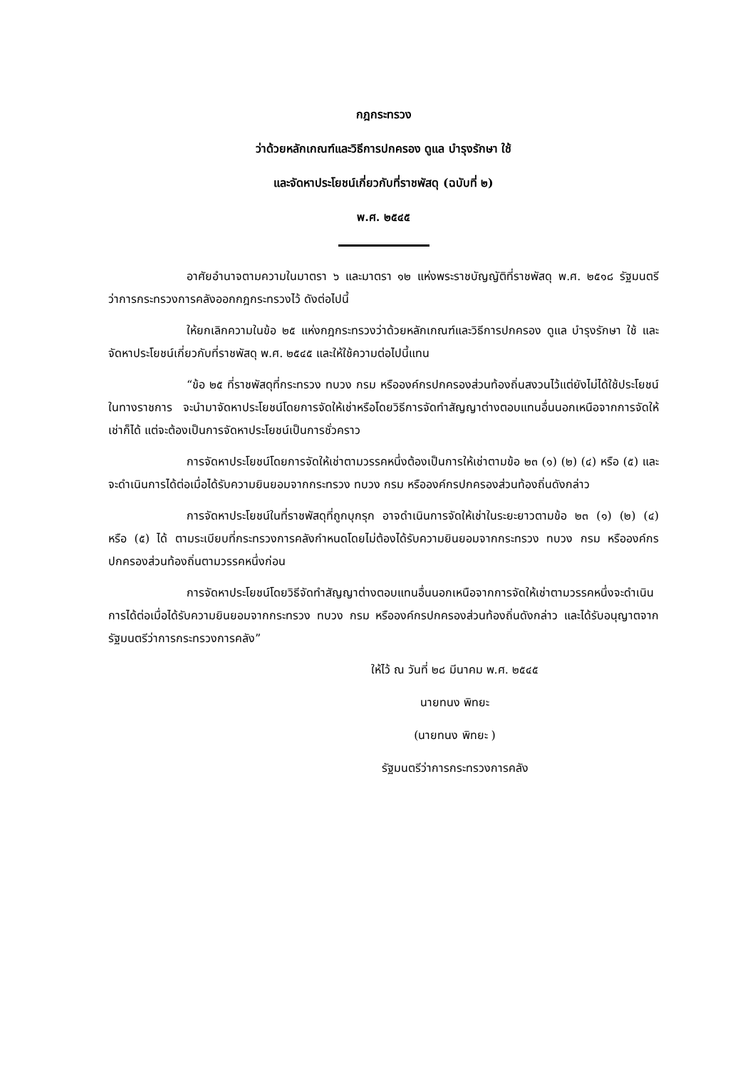กฎกระทรวง
ว่าด้วยหลักเกณฑ์และวิธีการปกครอง ดูแล บำรุงรักษา ใช้
และจัดหาประโยชน์เกี่ยวกับที่ราชพัสดุ (ฉบับที่ ๒)
พ.ศ. ๒๕๔๕
อาศัยอำนาจตามความในมาตรา ๖ และมาตรา ๑๒ แห่งพระราชบัญญัติที่ราชพัสดุ พ.ศ. ๒๕๑๘ รัฐมนตรีว่าการกระทรวงการคลังออกกฎกระทรวงไว้ ดังต่อไปนี้
ให้ยกเลิกความในข้อ ๒๕ แห่งกฎกระทรวงว่าด้วยหลักเกณฑ์และวิธีการปกครอง ดูแล บำรุงรักษา ใช้ และจัดหาประโยชน์เกี่ยวกับที่ราชพัสดุ พ.ศ. ๒๕๔๕ และให้ใช้ความต่อไปนี้แทน
“ข้อ ๒๕ ที่ราชพัสดุที่กระทรวง ทบวง กรม หรือองค์กรปกครองส่วนท้องถิ่นสงวนไว้แต่ยังไม่ได้ใช้ประโยชน์ในทางราชการ จะนำมาจัดหาประโยชน์โดยการจัดให้เช่าหรือโดยวิธีการจัดทำสัญญาต่างตอบแทนอื่นนอกเหนือจากการจัดให้เช่าก็ได้ แต่จะต้องเป็นการจัดหาประโยชน์เป็นการชั่วคราว
การจัดหาประโยชน์โดยการจัดให้เช่าตามวรรคหนึ่งต้องเป็นการให้เช่าตามข้อ ๒๓ (๑) (๒) (๔) หรือ (๕) และจะดำเนินการได้ต่อเมื่อได้รับความยินยอมจากกระทรวง ทบวง กรม หรือองค์กรปกครองส่วนท้องถิ่นดังกล่าว
การจัดหาประโยชน์ในที่ราชพัสดุที่ถูกบุกรุก อาจดำเนินการจัดให้เช่าในระยะยาวตามข้อ ๒๓ (๑) (๒) (๔) หรือ (๕) ได้ ตามระเบียบที่กระทรวงการคลังกำหนดโดยไม่ต้องได้รับความยินยอมจากกระทรวง ทบวง กรม หรือองค์กรปกครองส่วนท้องถิ่นตามวรรคหนึ่งก่อน
การจัดหาประโยชน์โดยวิธีจัดทำสัญญาต่างตอบแทนอื่นนอกเหนือจากการจัดให้เช่าตามวรรคหนึ่งจะดำเนินการได้ต่อเมื่อได้รับความยินยอมจากกระทรวง ทบวง กรม หรือองค์กรปกครองส่วนท้องถิ่นดังกล่าว และได้รับอนุญาตจากรัฐมนตรีว่าการกระทรวงการคลัง”
ให้ไว้ ณ วันที่ ๒๘ มีนาคม พ.ศ. ๒๕๔๕
นายทนง พิทยะ
(นายทนง พิทยะ )
รัฐมนตรีว่าการกระทรวงการคลัง